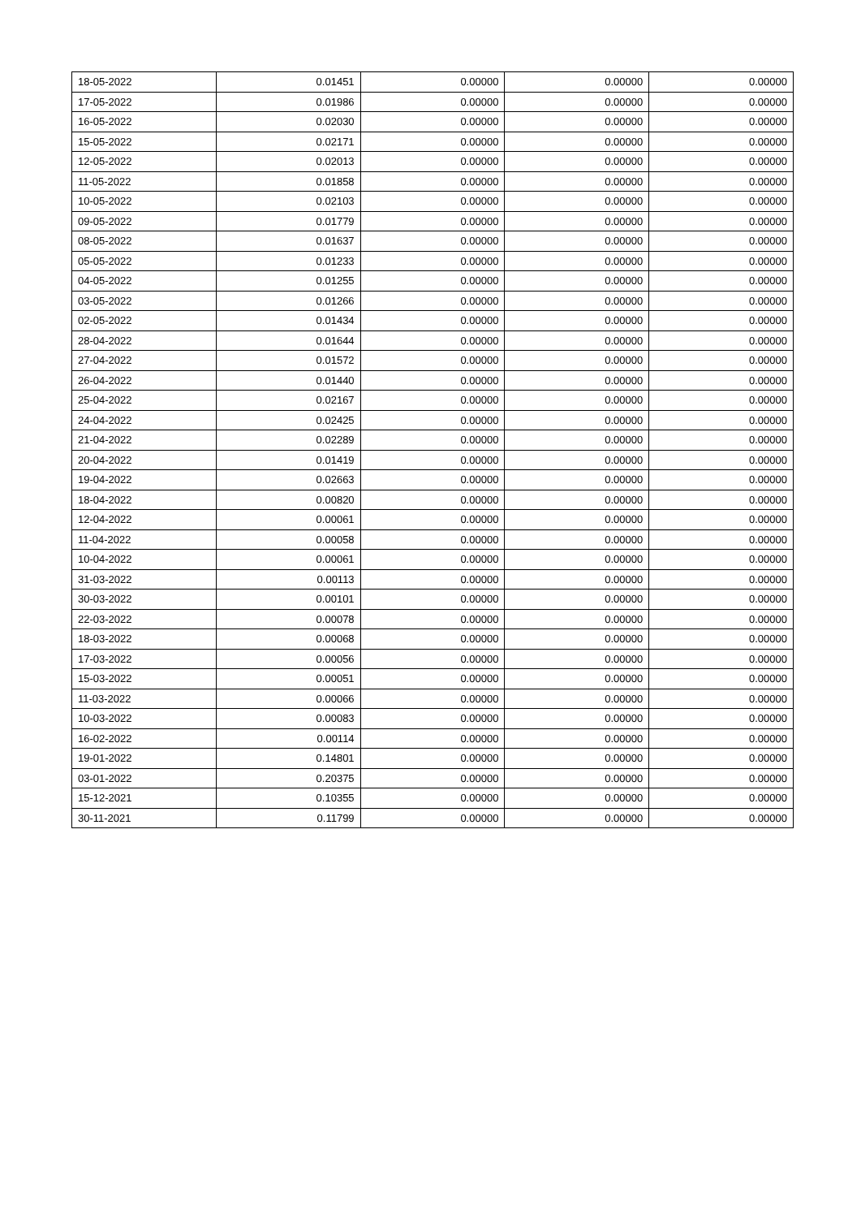| 18-05-2022 | 0.01451 | 0.00000 | 0.00000 | 0.00000 |
| 17-05-2022 | 0.01986 | 0.00000 | 0.00000 | 0.00000 |
| 16-05-2022 | 0.02030 | 0.00000 | 0.00000 | 0.00000 |
| 15-05-2022 | 0.02171 | 0.00000 | 0.00000 | 0.00000 |
| 12-05-2022 | 0.02013 | 0.00000 | 0.00000 | 0.00000 |
| 11-05-2022 | 0.01858 | 0.00000 | 0.00000 | 0.00000 |
| 10-05-2022 | 0.02103 | 0.00000 | 0.00000 | 0.00000 |
| 09-05-2022 | 0.01779 | 0.00000 | 0.00000 | 0.00000 |
| 08-05-2022 | 0.01637 | 0.00000 | 0.00000 | 0.00000 |
| 05-05-2022 | 0.01233 | 0.00000 | 0.00000 | 0.00000 |
| 04-05-2022 | 0.01255 | 0.00000 | 0.00000 | 0.00000 |
| 03-05-2022 | 0.01266 | 0.00000 | 0.00000 | 0.00000 |
| 02-05-2022 | 0.01434 | 0.00000 | 0.00000 | 0.00000 |
| 28-04-2022 | 0.01644 | 0.00000 | 0.00000 | 0.00000 |
| 27-04-2022 | 0.01572 | 0.00000 | 0.00000 | 0.00000 |
| 26-04-2022 | 0.01440 | 0.00000 | 0.00000 | 0.00000 |
| 25-04-2022 | 0.02167 | 0.00000 | 0.00000 | 0.00000 |
| 24-04-2022 | 0.02425 | 0.00000 | 0.00000 | 0.00000 |
| 21-04-2022 | 0.02289 | 0.00000 | 0.00000 | 0.00000 |
| 20-04-2022 | 0.01419 | 0.00000 | 0.00000 | 0.00000 |
| 19-04-2022 | 0.02663 | 0.00000 | 0.00000 | 0.00000 |
| 18-04-2022 | 0.00820 | 0.00000 | 0.00000 | 0.00000 |
| 12-04-2022 | 0.00061 | 0.00000 | 0.00000 | 0.00000 |
| 11-04-2022 | 0.00058 | 0.00000 | 0.00000 | 0.00000 |
| 10-04-2022 | 0.00061 | 0.00000 | 0.00000 | 0.00000 |
| 31-03-2022 | 0.00113 | 0.00000 | 0.00000 | 0.00000 |
| 30-03-2022 | 0.00101 | 0.00000 | 0.00000 | 0.00000 |
| 22-03-2022 | 0.00078 | 0.00000 | 0.00000 | 0.00000 |
| 18-03-2022 | 0.00068 | 0.00000 | 0.00000 | 0.00000 |
| 17-03-2022 | 0.00056 | 0.00000 | 0.00000 | 0.00000 |
| 15-03-2022 | 0.00051 | 0.00000 | 0.00000 | 0.00000 |
| 11-03-2022 | 0.00066 | 0.00000 | 0.00000 | 0.00000 |
| 10-03-2022 | 0.00083 | 0.00000 | 0.00000 | 0.00000 |
| 16-02-2022 | 0.00114 | 0.00000 | 0.00000 | 0.00000 |
| 19-01-2022 | 0.14801 | 0.00000 | 0.00000 | 0.00000 |
| 03-01-2022 | 0.20375 | 0.00000 | 0.00000 | 0.00000 |
| 15-12-2021 | 0.10355 | 0.00000 | 0.00000 | 0.00000 |
| 30-11-2021 | 0.11799 | 0.00000 | 0.00000 | 0.00000 |